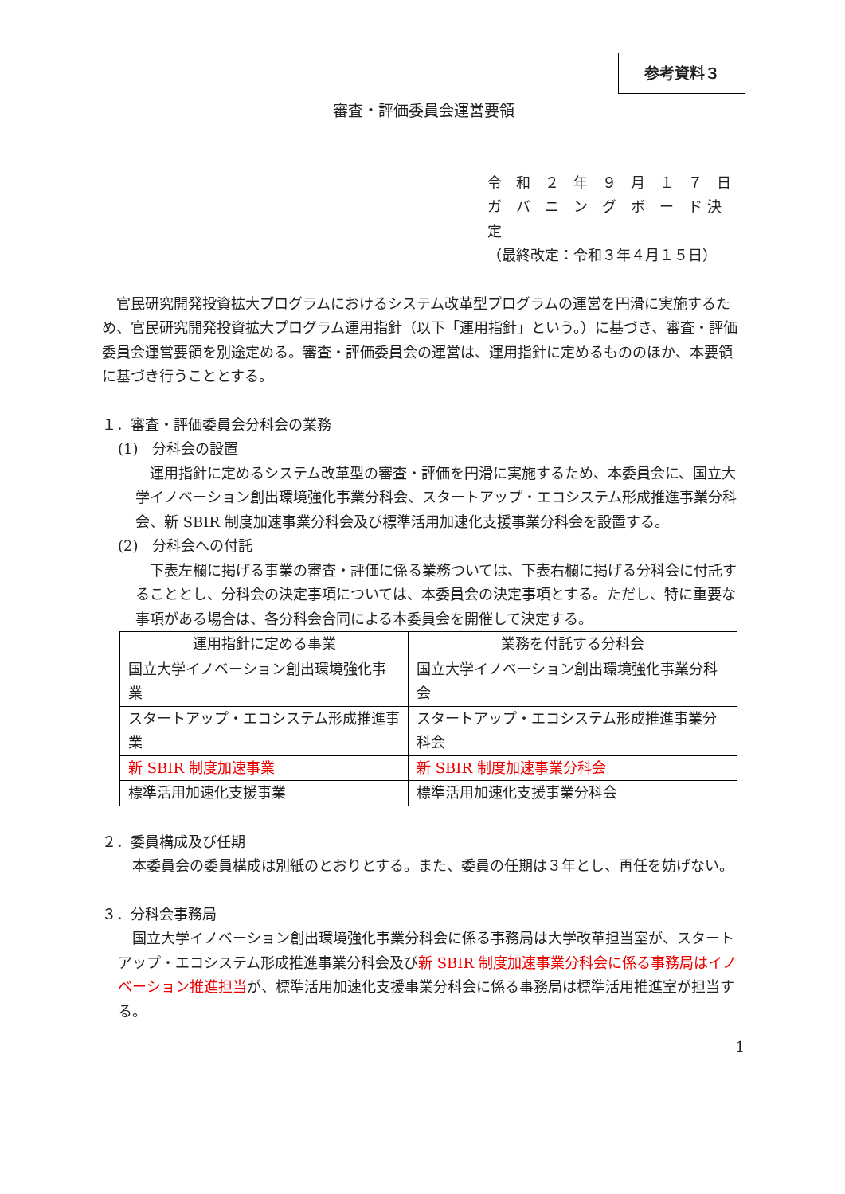参考資料３
審査・評価委員会運営要領
令　和　２　年　９　月　１　７　日
ガ　バ　ニ　ン　グ　ボ　ー　ド 決　定
（最終改定：令和３年４月１５日）
官民研究開発投資拡大プログラムにおけるシステム改革型プログラムの運営を円滑に実施するため、官民研究開発投資拡大プログラム運用指針（以下「運用指針」という。）に基づき、審査・評価委員会運営要領を別途定める。審査・評価委員会の運営は、運用指針に定めるもののほか、本要領に基づき行うこととする。
１．審査・評価委員会分科会の業務
(1)　分科会の設置
運用指針に定めるシステム改革型の審査・評価を円滑に実施するため、本委員会に、国立大学イノベーション創出環境強化事業分科会、スタートアップ・エコシステム形成推進事業分科会、新 SBIR 制度加速事業分科会及び標準活用加速化支援事業分科会を設置する。
(2)　分科会への付託
下表左欄に掲げる事業の審査・評価に係る業務ついては、下表右欄に掲げる分科会に付託することとし、分科会の決定事項については、本委員会の決定事項とする。ただし、特に重要な事項がある場合は、各分科会合同による本委員会を開催して決定する。
| 運用指針に定める事業 | 業務を付託する分科会 |
| --- | --- |
| 国立大学イノベーション創出環境強化事業 | 国立大学イノベーション創出環境強化事業分科会 |
| スタートアップ・エコシステム形成推進事業 | スタートアップ・エコシステム形成推進事業分科会 |
| 新 SBIR 制度加速事業 | 新 SBIR 制度加速事業分科会 |
| 標準活用加速化支援事業 | 標準活用加速化支援事業分科会 |
２．委員構成及び任期
本委員会の委員構成は別紙のとおりとする。また、委員の任期は３年とし、再任を妨げない。
３．分科会事務局
国立大学イノベーション創出環境強化事業分科会に係る事務局は大学改革担当室が、スタートアップ・エコシステム形成推進事業分科会及び新 SBIR 制度加速事業分科会に係る事務局はイノベーション推進担当が、標準活用加速化支援事業分科会に係る事務局は標準活用推進室が担当する。
1